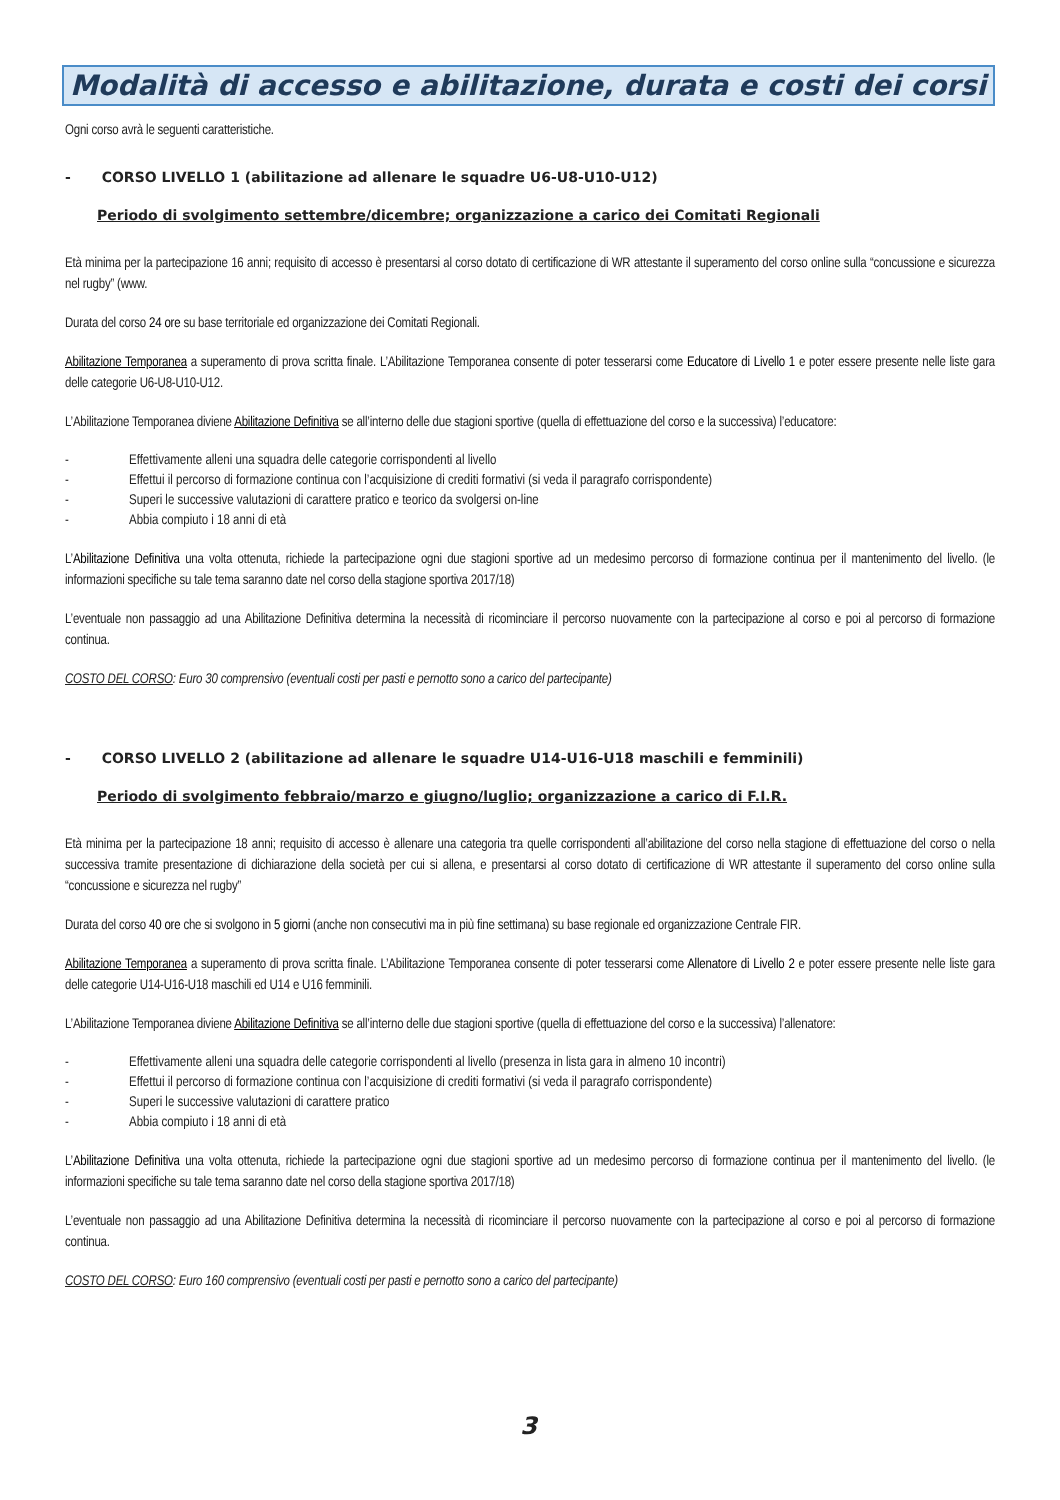Modalità di accesso e abilitazione, durata e costi dei corsi
Ogni corso avrà le seguenti caratteristiche.
- CORSO LIVELLO 1 (abilitazione ad allenare le squadre U6-U8-U10-U12)
Periodo di svolgimento settembre/dicembre; organizzazione a carico dei Comitati Regionali
Età minima per la partecipazione 16 anni; requisito di accesso è presentarsi al corso dotato di certificazione di WR attestante il superamento del corso online sulla “concussione e sicurezza nel rugby” (www.
Durata del corso 24 ore su base territoriale ed organizzazione dei Comitati Regionali.
Abilitazione Temporanea a superamento di prova scritta finale. L’Abilitazione Temporanea consente di poter tesserarsi come Educatore di Livello 1 e poter essere presente nelle liste gara delle categorie U6-U8-U10-U12.
L’Abilitazione Temporanea diviene Abilitazione Definitiva se all’interno delle due stagioni sportive (quella di effettuazione del corso e la successiva) l’educatore:
- Effettivamente alleni una squadra delle categorie corrispondenti al livello
- Effettui il percorso di formazione continua con l’acquisizione di crediti formativi (si veda il paragrafo corrispondente)
- Superi le successive valutazioni di carattere pratico e teorico da svolgersi on-line
- Abbia compiuto i 18 anni di età
L’Abilitazione Definitiva una volta ottenuta, richiede la partecipazione ogni due stagioni sportive ad un medesimo percorso di formazione continua per il mantenimento del livello. (le informazioni specifiche su tale tema saranno date nel corso della stagione sportiva 2017/18)
L’eventuale non passaggio ad una Abilitazione Definitiva determina la necessità di ricominciare il percorso nuovamente con la partecipazione al corso e poi al percorso di formazione continua.
COSTO DEL CORSO: Euro 30 comprensivo (eventuali costi per pasti e pernotto sono a carico del partecipante)
- CORSO LIVELLO 2 (abilitazione ad allenare le squadre U14-U16-U18 maschili e femminili)
Periodo di svolgimento febbraio/marzo e giugno/luglio; organizzazione a carico di F.I.R.
Età minima per la partecipazione 18 anni; requisito di accesso è allenare una categoria tra quelle corrispondenti all’abilitazione del corso nella stagione di effettuazione del corso o nella successiva tramite presentazione di dichiarazione della società per cui si allena, e presentarsi al corso dotato di certificazione di WR attestante il superamento del corso online sulla “concussione e sicurezza nel rugby”
Durata del corso 40 ore che si svolgono in 5 giorni (anche non consecutivi ma in più fine settimana) su base regionale ed organizzazione Centrale FIR.
Abilitazione Temporanea a superamento di prova scritta finale. L’Abilitazione Temporanea consente di poter tesserarsi come Allenatore di Livello 2 e poter essere presente nelle liste gara delle categorie U14-U16-U18 maschili ed U14 e U16 femminili.
L’Abilitazione Temporanea diviene Abilitazione Definitiva se all’interno delle due stagioni sportive (quella di effettuazione del corso e la successiva) l’allenatore:
- Effettivamente alleni una squadra delle categorie corrispondenti al livello (presenza in lista gara in almeno 10 incontri)
- Effettui il percorso di formazione continua con l’acquisizione di crediti formativi (si veda il paragrafo corrispondente)
- Superi le successive valutazioni di carattere pratico
- Abbia compiuto i 18 anni di età
L’Abilitazione Definitiva una volta ottenuta, richiede la partecipazione ogni due stagioni sportive ad un medesimo percorso di formazione continua per il mantenimento del livello. (le informazioni specifiche su tale tema saranno date nel corso della stagione sportiva 2017/18)
L’eventuale non passaggio ad una Abilitazione Definitiva determina la necessità di ricominciare il percorso nuovamente con la partecipazione al corso e poi al percorso di formazione continua.
COSTO DEL CORSO: Euro 160 comprensivo (eventuali costi per pasti e pernotto sono a carico del partecipante)
3